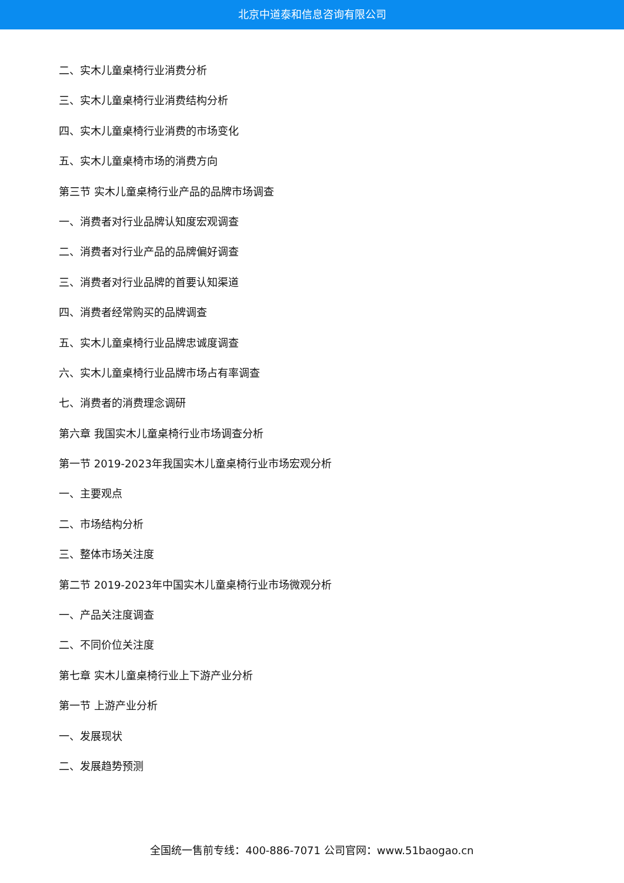北京中道泰和信息咨询有限公司
二、实木儿童桌椅行业消费分析
三、实木儿童桌椅行业消费结构分析
四、实木儿童桌椅行业消费的市场变化
五、实木儿童桌椅市场的消费方向
第三节 实木儿童桌椅行业产品的品牌市场调查
一、消费者对行业品牌认知度宏观调查
二、消费者对行业产品的品牌偏好调查
三、消费者对行业品牌的首要认知渠道
四、消费者经常购买的品牌调查
五、实木儿童桌椅行业品牌忠诚度调查
六、实木儿童桌椅行业品牌市场占有率调查
七、消费者的消费理念调研
第六章 我国实木儿童桌椅行业市场调查分析
第一节 2019-2023年我国实木儿童桌椅行业市场宏观分析
一、主要观点
二、市场结构分析
三、整体市场关注度
第二节 2019-2023年中国实木儿童桌椅行业市场微观分析
一、产品关注度调查
二、不同价位关注度
第七章 实木儿童桌椅行业上下游产业分析
第一节 上游产业分析
一、发展现状
二、发展趋势预测
全国统一售前专线：400-886-7071 公司官网：www.51baogao.cn